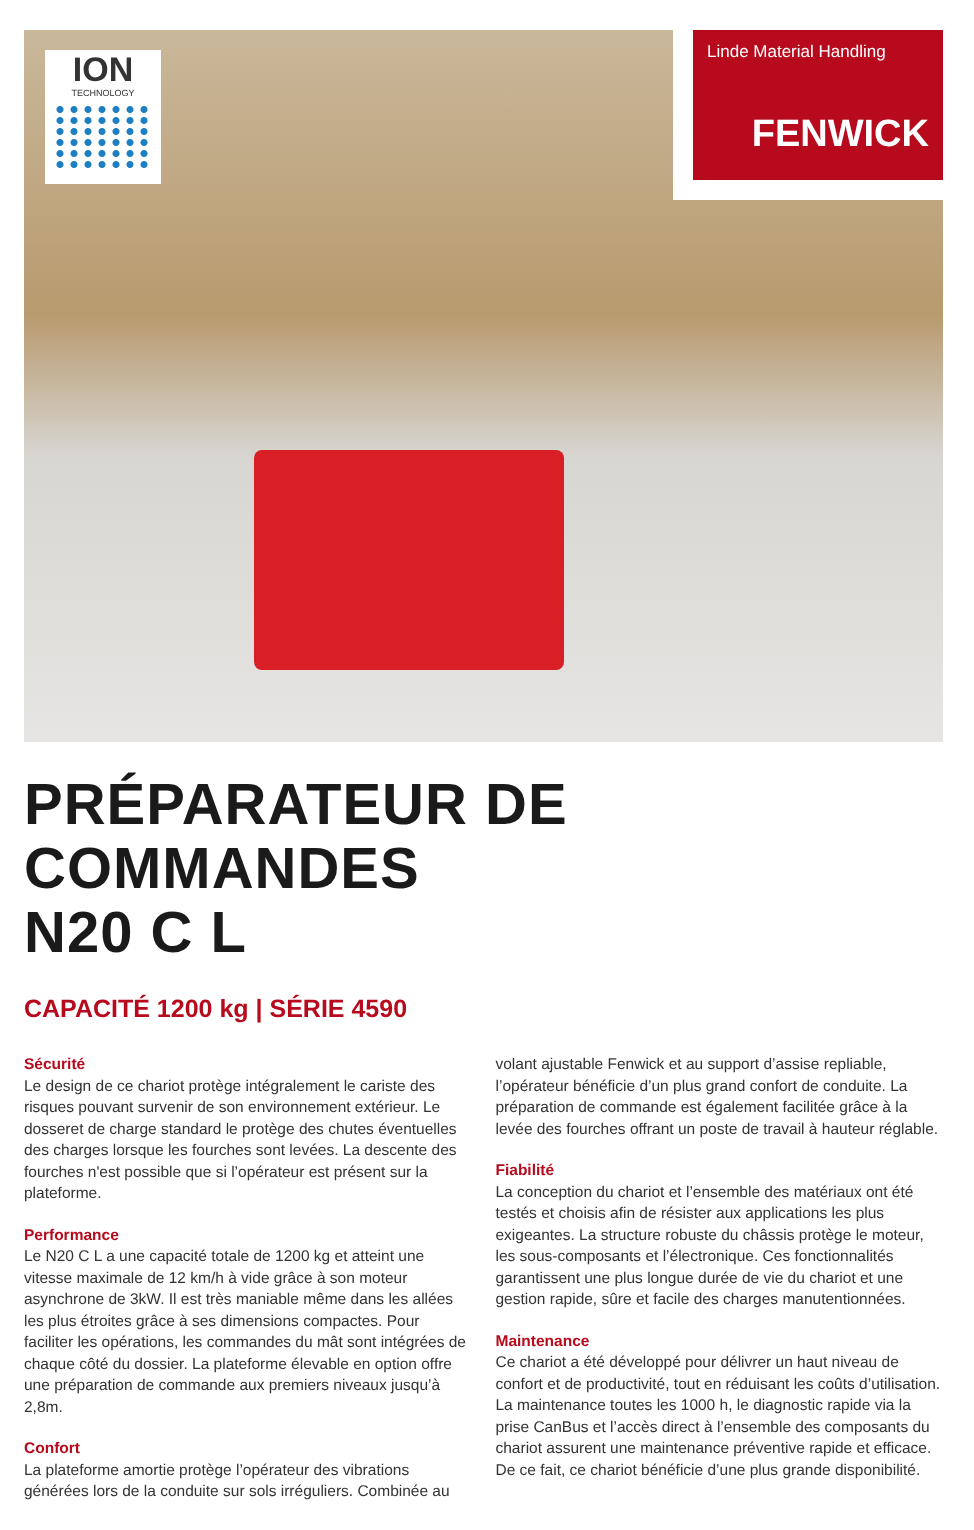ION
TECHNOLOGY
Linde Material Handling
FENWICK
PRÉPARATEUR DE COMMANDES
N20 C L
CAPACITÉ 1200 kg | SÉRIE 4590
Sécurité
Le design de ce chariot protège intégralement le cariste des risques pouvant survenir de son environnement extérieur. Le dosseret de charge standard le protège des chutes éventuelles des charges lorsque les fourches sont levées. La descente des fourches n'est possible que si l’opérateur est présent sur la plateforme.
Performance
Le N20 C L a une capacité totale de 1200 kg et atteint une vitesse maximale de 12 km/h à vide grâce à son moteur asynchrone de 3kW. Il est très maniable même dans les allées les plus étroites grâce à ses dimensions compactes. Pour faciliter les opérations, les commandes du mât sont intégrées de chaque côté du dossier. La plateforme élevable en option offre une préparation de commande aux premiers niveaux jusqu’à 2,8m.
Confort
La plateforme amortie protège l’opérateur des vibrations générées lors de la conduite sur sols irréguliers. Combinée au volant ajustable Fenwick et au support d’assise repliable, l’opérateur bénéficie d’un plus grand confort de conduite. La préparation de commande est également facilitée grâce à la levée des fourches offrant un poste de travail à hauteur réglable.
Fiabilité
La conception du chariot et l’ensemble des matériaux ont été testés et choisis afin de résister aux applications les plus exigeantes. La structure robuste du châssis protège le moteur, les sous-composants et l’électronique. Ces fonctionnalités garantissent une plus longue durée de vie du chariot et une gestion rapide, sûre et facile des charges manutentionnées.
Maintenance
Ce chariot a été développé pour délivrer un haut niveau de confort et de productivité, tout en réduisant les coûts d’utilisation. La maintenance toutes les 1000 h, le diagnostic rapide via la prise CanBus et l’accès direct à l’ensemble des composants du chariot assurent une maintenance préventive rapide et efficace. De ce fait, ce chariot bénéficie d’une plus grande disponibilité.